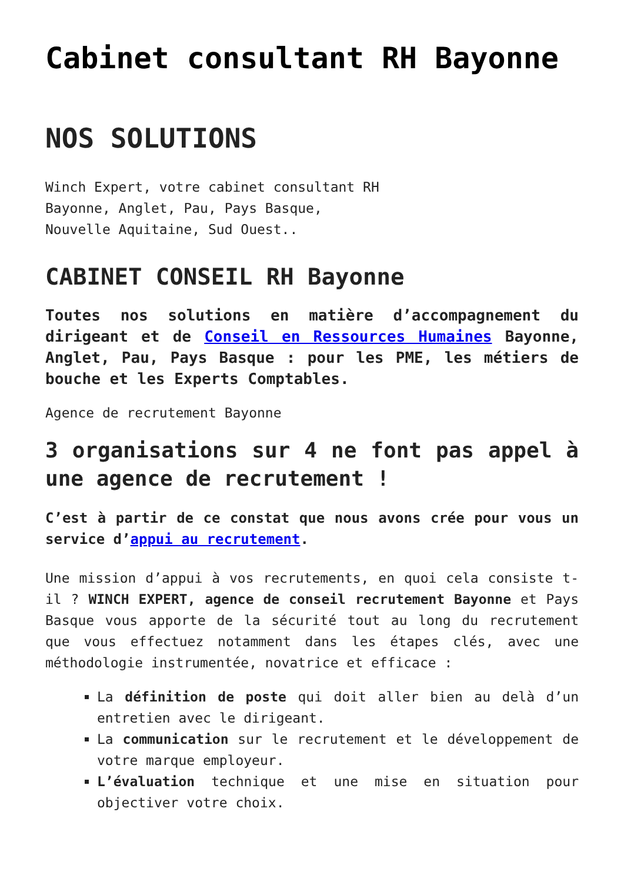Cabinet consultant RH Bayonne
NOS SOLUTIONS
Winch Expert, votre cabinet consultant RH
Bayonne, Anglet, Pau, Pays Basque,
Nouvelle Aquitaine, Sud Ouest..
CABINET CONSEIL RH Bayonne
Toutes nos solutions en matière d’accompagnement du dirigeant et de Conseil en Ressources Humaines Bayonne, Anglet, Pau, Pays Basque : pour les PME, les métiers de bouche et les Experts Comptables.
Agence de recrutement Bayonne
3 organisations sur 4 ne font pas appel à une agence de recrutement !
C’est à partir de ce constat que nous avons crée pour vous un service d’appui au recrutement.
Une mission d’appui à vos recrutements, en quoi cela consiste t-il ? WINCH EXPERT, agence de conseil recrutement Bayonne et Pays Basque vous apporte de la sécurité tout au long du recrutement que vous effectuez notamment dans les étapes clés, avec une méthodologie instrumentée, novatrice et efficace :
La définition de poste qui doit aller bien au delà d’un entretien avec le dirigeant.
La communication sur le recrutement et le développement de votre marque employeur.
L’évaluation technique et une mise en situation pour objectiver votre choix.